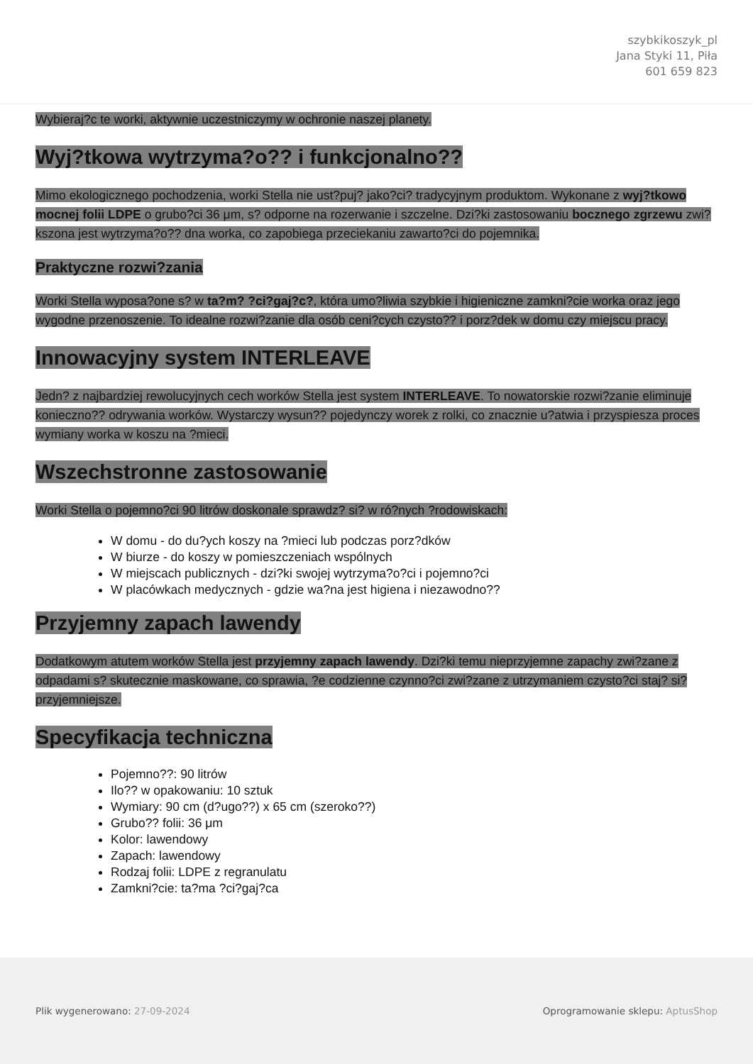szybkikoszyk_pl
Jana Styki 11, Piła
601 659 823
Wybieraj?c te worki, aktywnie uczestniczymy w ochronie naszej planety.
Wyj?tkowa wytrzyma?o?? i funkcjonalno??
Mimo ekologicznego pochodzenia, worki Stella nie ust?puj? jako?ci? tradycyjnym produktom. Wykonane z wyj?tkowo mocnej folii LDPE o grubo?ci 36 μm, s? odporne na rozerwanie i szczelne. Dzi?ki zastosowaniu bocznego zgrzewu zwi?kszona jest wytrzyma?o?? dna worka, co zapobiega przeciekaniu zawarto?ci do pojemnika.
Praktyczne rozwi?zania
Worki Stella wyposa?one s? w ta?m? ?ci?gaj?c?, która umo?liwia szybkie i higieniczne zamkni?cie worka oraz jego wygodne przenoszenie. To idealne rozwi?zanie dla osób ceni?cych czysto?? i porz?dek w domu czy miejscu pracy.
Innowacyjny system INTERLEAVE
Jedn? z najbardziej rewolucyjnych cech worków Stella jest system INTERLEAVE. To nowatorskie rozwi?zanie eliminuje konieczno?? odrywania worków. Wystarczy wysun?? pojedynczy worek z rolki, co znacznie u?atwia i przyspiesza proces wymiany worka w koszu na ?mieci.
Wszechstronne zastosowanie
Worki Stella o pojemno?ci 90 litrów doskonale sprawdz? si? w ró?nych ?rodowiskach:
W domu - do du?ych koszy na ?mieci lub podczas porz?dków
W biurze - do koszy w pomieszczeniach wspólnych
W miejscach publicznych - dzi?ki swojej wytrzyma?o?ci i pojemno?ci
W placówkach medycznych - gdzie wa?na jest higiena i niezawodno??
Przyjemny zapach lawendy
Dodatkowym atutem worków Stella jest przyjemny zapach lawendy. Dzi?ki temu nieprzyjemne zapachy zwi?zane z odpadami s? skutecznie maskowane, co sprawia, ?e codzienne czynno?ci zwi?zane z utrzymaniem czysto?ci staj? si? przyjemniejsze.
Specyfikacja techniczna
Pojemno??: 90 litrów
Ilo?? w opakowaniu: 10 sztuk
Wymiary: 90 cm (d?ugo??) x 65 cm (szeroko??)
Grubo?? folii: 36 μm
Kolor: lawendowy
Zapach: lawendowy
Rodzaj folii: LDPE z regranulatu
Zamkni?cie: ta?ma ?ci?gaj?ca
Plik wygenerowano: 27-09-2024 Oprogramowanie sklepu: AptusShop